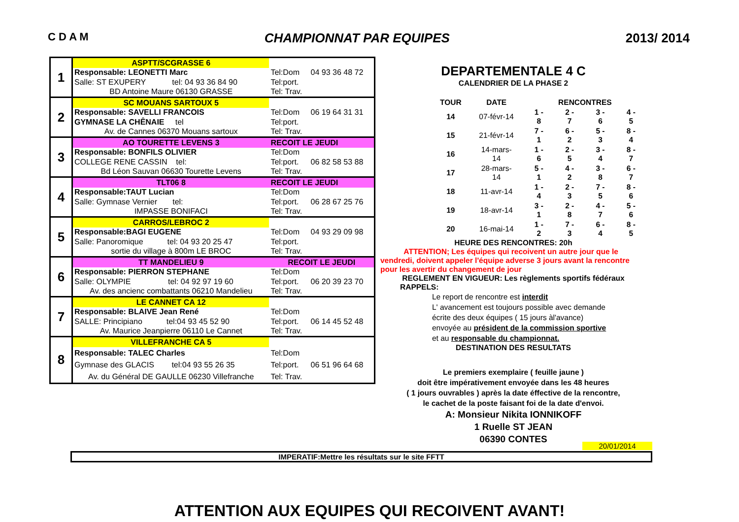C D A M CHAMPIONNAT PAR EQUIPES 2013/ 2014
| 1 | ASPTT/SCGRASSE 6 | | |
| | Responsable: LEONETTI Marc | Tel:Dom | 04 93 36 48 72 |
| | Salle: ST EXUPERY tel: 04 93 36 84 90 | Tel:port. | |
| | BD Antoine Maure 06130 GRASSE | Tel: Trav. | |
| 2 | SC MOUANS SARTOUX 5 | | |
| | Responsable: SAVELLI FRANCOIS | Tel:Dom | 06 19 64 31 31 |
| | GYMNASE LA CHÊNAIE tel | Tel:port. | |
| | Av. de Cannes 06370 Mouans sartoux | Tel: Trav. | |
| 3 | AO TOURETTE LEVENS 3 | RECOIT LE JEUDI | |
| | Responsable: BONFILS OLIVIER | Tel:Dom | |
| | COLLEGE RENE CASSIN tel: | Tel:port. | 06 82 58 53 88 |
| | Bd Léon Sauvan 06630 Tourette Levens | Tel: Trav. | |
| 4 | TLT06 8 | RECOIT LE JEUDI | |
| | Responsable:TAUT Lucian | Tel:Dom | |
| | Salle: Gymnase Vernier tel: | Tel:port. | 06 28 67 25 76 |
| | IMPASSE BONIFACI | Tel: Trav. | |
| 5 | CARROS/LEBROC 2 | | |
| | Responsable:BAGI EUGENE | Tel:Dom | 04 93 29 09 98 |
| | Salle: Panoromique tel: 04 93 20 25 47 | Tel:port. | |
| | sortie du village à 800m LE BROC | Tel: Trav. | |
| 6 | TT MANDELIEU 9 | RECOIT LE JEUDI | |
| | Responsable: PIERRON STEPHANE | Tel:Dom | |
| | Salle: OLYMPIE tel: 04 92 97 19 60 | Tel:port. | 06 20 39 23 70 |
| | Av. des ancienc combattants 06210 Mandelieu | Tel: Trav. | |
| 7 | LE CANNET CA 12 | | |
| | Responsable: BLAIVE Jean René | Tel:Dom | |
| | SALLE: Principiano tel:04 93 45 52 90 | Tel:port. | 06 14 45 52 48 |
| | Av. Maurice Jeanpierre 06110 Le Cannet | Tel: Trav. | |
| 8 | VILLEFRANCHE CA 5 | | |
| | Responsable: TALEC Charles | Tel:Dom | |
| | Gymnase des GLACIS tel:04 93 55 26 35 | Tel:port. | 06 51 96 64 68 |
| | Av. du Général DE GAULLE 06230 Villefranche | Tel: Trav. | |
DEPARTEMENTALE 4 C
CALENDRIER DE LA PHASE 2
| TOUR | DATE | RENCONTRES | | | |
| --- | --- | --- | --- | --- | --- |
| 14 | 07-févr-14 | 1 - 8 | 2 - 7 | 3 - 6 | 4 - 5 |
| 15 | 21-févr-14 | 7 - 1 | 6 - 2 | 5 - 3 | 8 - 4 |
| 16 | 14-mars-14 | 1 - 6 | 2 - 5 | 3 - 4 | 8 - 7 |
| 17 | 28-mars-14 | 5 - 1 | 4 - 2 | 3 - 8 | 6 - 7 |
| 18 | 11-avr-14 | 1 - 4 | 2 - 3 | 7 - 5 | 8 - 6 |
| 19 | 18-avr-14 | 3 - 1 | 2 - 8 | 4 - 7 | 5 - 6 |
| 20 | 16-mai-14 | 1 - 2 | 7 - 3 | 6 - 4 | 8 - 5 |
HEURE DES RENCONTRES: 20h
ATTENTION; Les équipes qui recoivent un autre jour que le vendredi, doivent appeler l'équipe adverse 3 jours avant la rencontre pour les avertir du changement de jour
REGLEMENT EN VIGUEUR: Les règlements sportifs fédéraux
RAPPELS:
Le report de rencontre est interdit
L' avancement est toujours possible avec demande
écrite des deux équipes ( 15 jours àl'avance)
envoyée au président de la commission sportive
et au responsable du championnat.
DESTINATION DES RESULTATS
Le premiers exemplaire ( feuille jaune )
doit être impérativement envoyée dans les 48 heures
( 1 jours ouvrables ) après la date éffective de la rencontre,
le cachet de la poste faisant foi de la date d'envoi.
A: Monsieur Nikita IONNIKOFF
1 Ruelle ST JEAN
06390 CONTES
20/01/2014
IMPERATIF:Mettre les résultats sur le site FFTT
ATTENTION AUX EQUIPES QUI RECOIVENT AVANT!